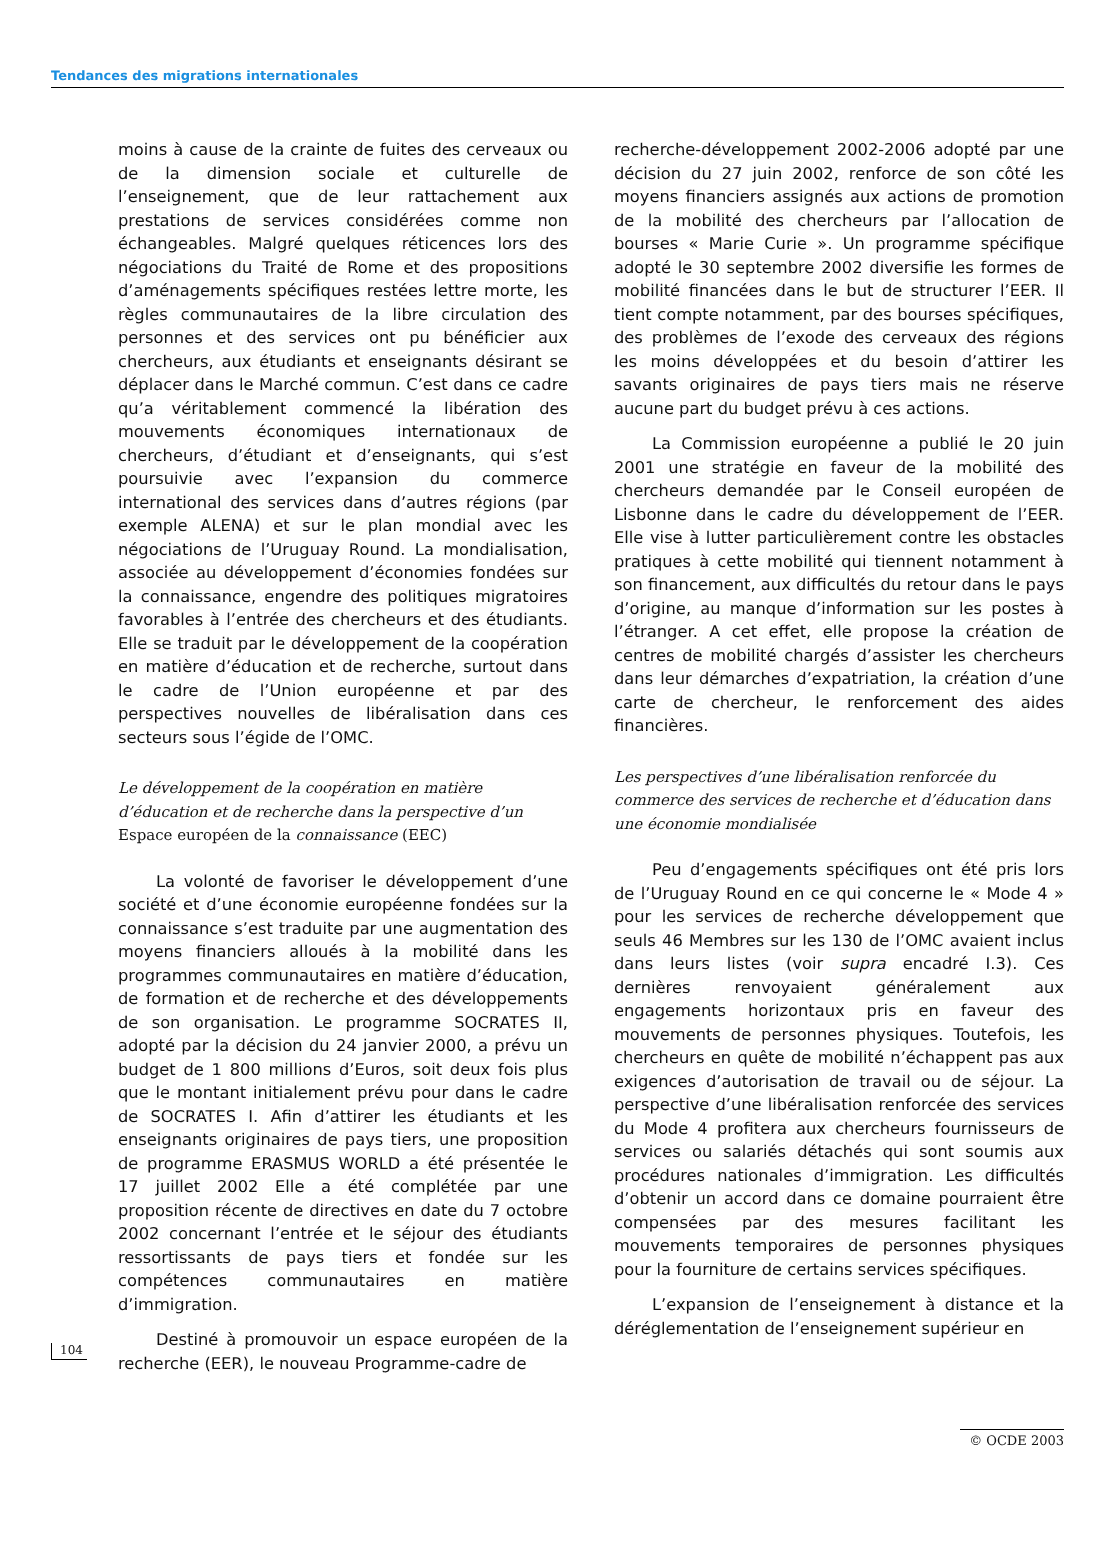Tendances des migrations internationales
104
moins à cause de la crainte de fuites des cerveaux ou de la dimension sociale et culturelle de l’enseignement, que de leur rattachement aux prestations de services considérées comme non échangeables. Malgré quelques réticences lors des négociations du Traité de Rome et des propositions d’aménagements spécifiques restées lettre morte, les règles communautaires de la libre circulation des personnes et des services ont pu bénéficier aux chercheurs, aux étudiants et enseignants désirant se déplacer dans le Marché commun. C’est dans ce cadre qu’a véritablement commencé la libération des mouvements économiques internationaux de chercheurs, d’étudiant et d’enseignants, qui s’est poursuivie avec l’expansion du commerce international des services dans d’autres régions (par exemple ALENA) et sur le plan mondial avec les négociations de l’Uruguay Round. La mondialisation, associée au développement d’économies fondées sur la connaissance, engendre des politiques migratoires favorables à l’entrée des chercheurs et des étudiants. Elle se traduit par le développement de la coopération en matière d’éducation et de recherche, surtout dans le cadre de l’Union européenne et par des perspectives nouvelles de libéralisation dans ces secteurs sous l’égide de l’OMC.
Le développement de la coopération en matière d’éducation et de recherche dans la perspective d’un Espace européen de la connaissance (EEC)
La volonté de favoriser le développement d’une société et d’une économie européenne fondées sur la connaissance s’est traduite par une augmentation des moyens financiers alloués à la mobilité dans les programmes communautaires en matière d’éducation, de formation et de recherche et des développements de son organisation. Le programme SOCRATES II, adopté par la décision du 24 janvier 2000, a prévu un budget de 1 800 millions d’Euros, soit deux fois plus que le montant initialement prévu pour dans le cadre de SOCRATES I. Afin d’attirer les étudiants et les enseignants originaires de pays tiers, une proposition de programme ERASMUS WORLD a été présentée le 17 juillet 2002 Elle a été complétée par une proposition récente de directives en date du 7 octobre 2002 concernant l’entrée et le séjour des étudiants ressortissants de pays tiers et fondée sur les compétences communautaires en matière d’immigration.
Destiné à promouvoir un espace européen de la recherche (EER), le nouveau Programme-cadre de
recherche-développement 2002-2006 adopté par une décision du 27 juin 2002, renforce de son côté les moyens financiers assignés aux actions de promotion de la mobilité des chercheurs par l’allocation de bourses « Marie Curie ». Un programme spécifique adopté le 30 septembre 2002 diversifie les formes de mobilité financées dans le but de structurer l’EER. Il tient compte notamment, par des bourses spécifiques, des problèmes de l’exode des cerveaux des régions les moins développées et du besoin d’attirer les savants originaires de pays tiers mais ne réserve aucune part du budget prévu à ces actions.
La Commission européenne a publié le 20 juin 2001 une stratégie en faveur de la mobilité des chercheurs demandée par le Conseil européen de Lisbonne dans le cadre du développement de l’EER. Elle vise à lutter particulièrement contre les obstacles pratiques à cette mobilité qui tiennent notamment à son financement, aux difficultés du retour dans le pays d’origine, au manque d’information sur les postes à l’étranger. A cet effet, elle propose la création de centres de mobilité chargés d’assister les chercheurs dans leur démarches d’expatriation, la création d’une carte de chercheur, le renforcement des aides financières.
Les perspectives d’une libéralisation renforcée du commerce des services de recherche et d’éducation dans une économie mondialisée
Peu d’engagements spécifiques ont été pris lors de l’Uruguay Round en ce qui concerne le « Mode 4 » pour les services de recherche développement que seuls 46 Membres sur les 130 de l’OMC avaient inclus dans leurs listes (voir supra encadré I.3). Ces dernières renvoyaient généralement aux engagements horizontaux pris en faveur des mouvements de personnes physiques. Toutefois, les chercheurs en quête de mobilité n’échappent pas aux exigences d’autorisation de travail ou de séjour. La perspective d’une libéralisation renforcée des services du Mode 4 profitera aux chercheurs fournisseurs de services ou salariés détachés qui sont soumis aux procédures nationales d’immigration. Les difficultés d’obtenir un accord dans ce domaine pourraient être compensées par des mesures facilitant les mouvements temporaires de personnes physiques pour la fourniture de certains services spécifiques.
L’expansion de l’enseignement à distance et la déréglementation de l’enseignement supérieur en
© OCDE 2003